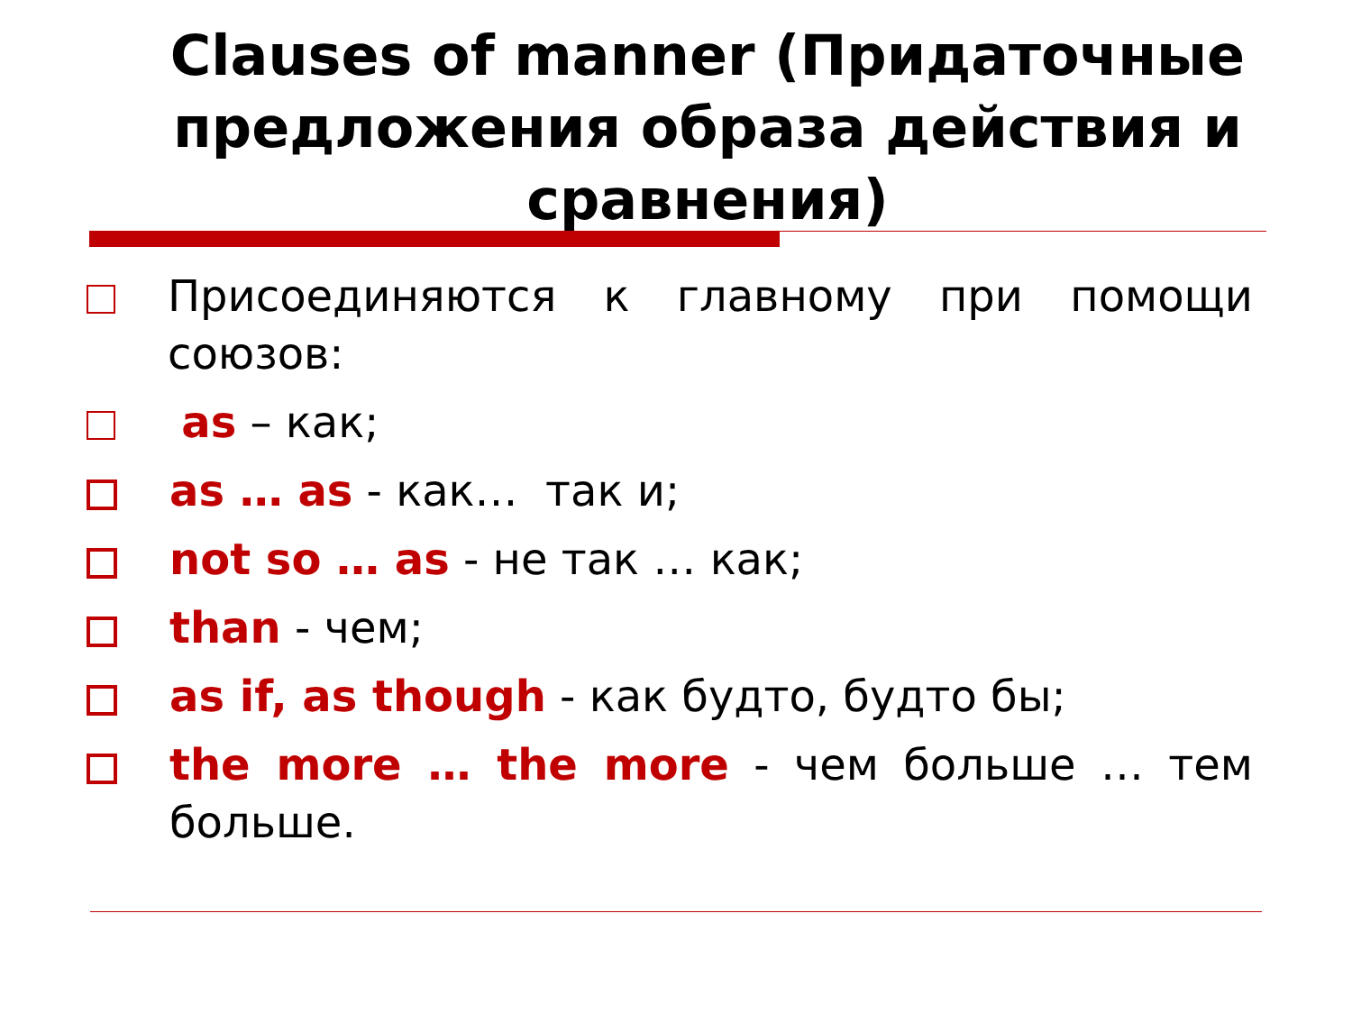Clauses of manner (Придаточные предложения образа действия и сравнения)
Присоединяются к главному при помощи союзов:
as – как;
as … as - как… так и;
not so … as - не так … как;
than - чем;
as if, as though - как будто, будто бы;
the more … the more - чем больше … тем больше.